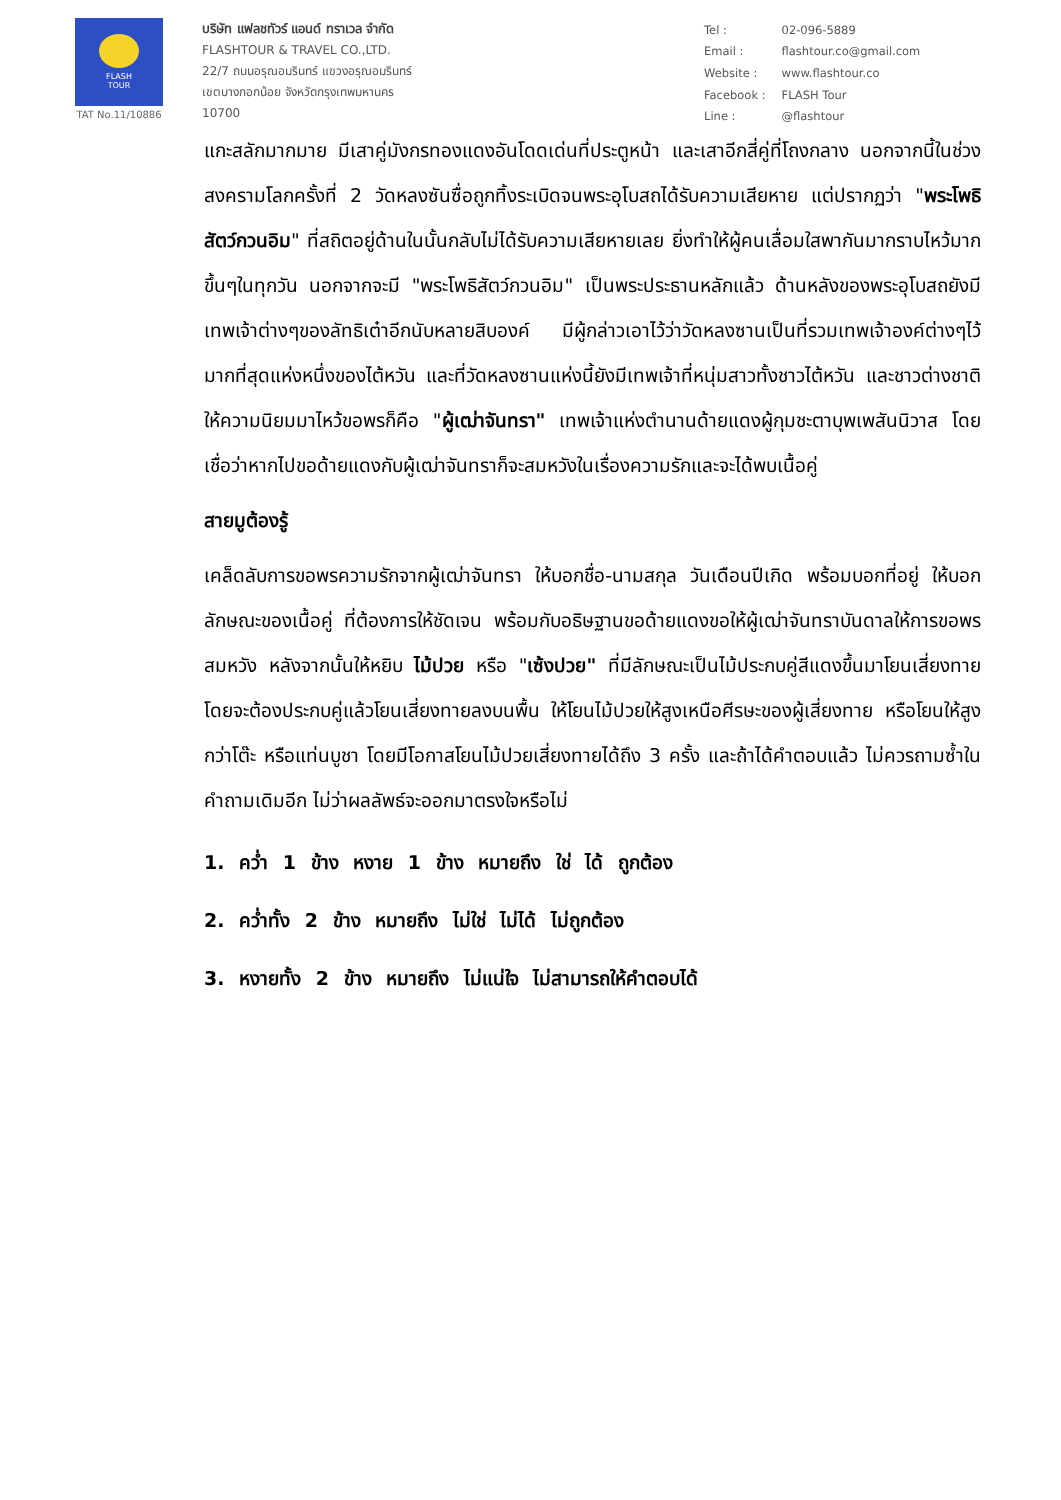FLASH
TOUR
TAT No.11/10886
บริษัท แฟลชทัวร์ แอนด์ ทราเวล จำกัด
FLASHTOUR & TRAVEL CO.,LTD.
22/7 ถนนอรุณอมรินทร์ แขวงอรุณอมรินทร์
เขตบางกอกน้อย จังหวัดกรุงเทพมหานคร
10700
| Tel : | 02-096-5889 |
| Email : | flashtour.co@gmail.com |
| Website : | www.flashtour.co |
| Facebook : | FLASH Tour |
| Line : | @flashtour |
แกะสลักมากมาย มีเสาคู่มังกรทองแดงอันโดดเด่นที่ประตูหน้า และเสาอีกสี่คู่ที่โถงกลาง นอกจากนี้ในช่วงสงครามโลกครั้งที่ 2 วัดหลงซันซื่อถูกทิ้งระเบิดจนพระอุโบสถได้รับความเสียหาย แต่ปรากฏว่า "พระโพธิสัตว์กวนอิม" ที่สถิตอยู่ด้านในนั้นกลับไม่ได้รับความเสียหายเลย ยิ่งทำให้ผู้คนเลื่อมใสพากันมากราบไหว้มากขึ้นๆในทุกวัน นอกจากจะมี "พระโพธิสัตว์กวนอิม" เป็นพระประธานหลักแล้ว ด้านหลังของพระอุโบสถยังมีเทพเจ้าต่างๆของลัทธิเต๋าอีกนับหลายสิบองค์ มีผู้กล่าวเอาไว้ว่าวัดหลงซานเป็นที่รวมเทพเจ้าองค์ต่างๆไว้มากที่สุดแห่งหนึ่งของไต้หวัน และที่วัดหลงซานแห่งนี้ยังมีเทพเจ้าที่หนุ่มสาวทั้งชาวไต้หวัน และชาวต่างชาติให้ความนิยมมาไหว้ขอพรก็คือ "ผู้เฒ่าจันทรา" เทพเจ้าแห่งตำนานด้ายแดงผู้กุมชะตาบุพเพสันนิวาส โดยเชื่อว่าหากไปขอด้ายแดงกับผู้เฒ่าจันทราก็จะสมหวังในเรื่องความรักและจะได้พบเนื้อคู่
สายมูต้องรู้
เคล็ดลับการขอพรความรักจากผู้เฒ่าจันทรา ให้บอกชื่อ-นามสกุล วันเดือนปีเกิด พร้อมบอกที่อยู่ ให้บอกลักษณะของเนื้อคู่ ที่ต้องการให้ชัดเจน พร้อมกับอธิษฐานขอด้ายแดงขอให้ผู้เฒ่าจันทราบันดาลให้การขอพรสมหวัง หลังจากนั้นให้หยิบ ไม้ปวย หรือ "เซ้งปวย" ที่มีลักษณะเป็นไม้ประกบคู่สีแดงขึ้นมาโยนเสี่ยงทาย โดยจะต้องประกบคู่แล้วโยนเสี่ยงทายลงบนพื้น ให้โยนไม้ปวยให้สูงเหนือศีรษะของผู้เสี่ยงทาย หรือโยนให้สูงกว่าโต๊ะ หรือแท่นบูชา โดยมีโอกาสโยนไม้ปวยเสี่ยงทายได้ถึง 3 ครั้ง และถ้าได้คำตอบแล้ว ไม่ควรถามซ้ำในคำถามเดิมอีก ไม่ว่าผลลัพธ์จะออกมาตรงใจหรือไม่
1. คว่ำ 1 ข้าง หงาย 1 ข้าง หมายถึง ใช่ ได้ ถูกต้อง
2. คว่ำทั้ง 2 ข้าง หมายถึง ไม่ใช่ ไม่ได้ ไม่ถูกต้อง
3. หงายทั้ง 2 ข้าง หมายถึง ไม่แน่ใจ ไม่สามารถให้คำตอบได้